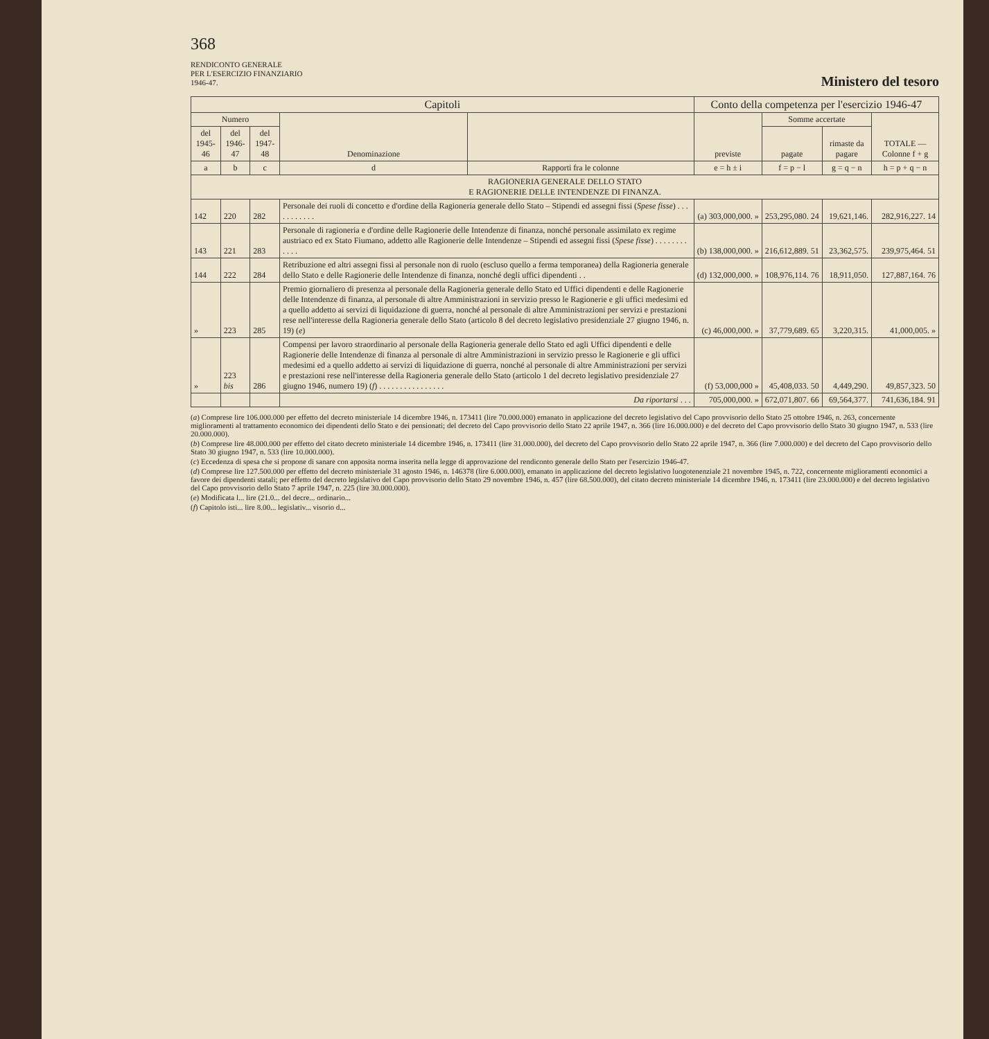368
RENDICONTO GENERALE
PER L'ESERCIZIO FINANZIARIO
1946-47.
Ministero del tesoro
| Capitoli | | | | | Conto della competenza per l'esercizio 1946-47 | | | |
| --- | --- | --- | --- | --- | --- | --- | --- | --- |
| Numero | | | Denominazione | | previste | Somme accertate | | TOTALE — Colonne f + g |
| del 1945-46 | del 1946-47 | del 1947-48 | | | | pagate | rimaste da pagare | |
| a | b | c | d | Rapporti fra le colonne | e = h ± i | f = p − l | g = q − n | h = p + q − n |
| RAGIONERIA GENERALE DELLO STATO E RAGIONERIE DELLE INTENDENZE DI FINANZA. | | | | | | | | |
| 142 | 220 | 282 | Personale dei ruoli di concetto e d'ordine della Ragioneria generale dello Stato – Stipendi ed assegni fissi ( Spese fisse ) . . . . . . . . . . . | | (a) 303,000,000. » | 253,295,080. 24 | 19,621,146. | 282,916,227. 14 |
| 143 | 221 | 283 | Personale di ragioneria e d'ordine delle Ragionerie delle Intendenze di finanza, nonché personale assimilato ex regime austriaco ed ex Stato Fiumano, addetto alle Ragionerie delle Intendenze – Stipendi ed assegni fissi ( Spese fisse ) . . . . . . . . . . . . | | (b) 138,000,000. » | 216,612,889. 51 | 23,362,575. | 239,975,464. 51 |
| 144 | 222 | 284 | Retribuzione ed altri assegni fissi al personale non di ruolo (escluso quello a ferma temporanea) della Ragioneria generale dello Stato e delle Ragionerie delle Intendenze di finanza, nonché degli uffici dipendenti . . | | (d) 132,000,000. » | 108,976,114. 76 | 18,911,050. | 127,887,164. 76 |
| » | 223 | 285 | Premio giornaliero di presenza al personale della Ragioneria generale dello Stato ed Uffici dipendenti e delle Ragionerie delle Intendenze di finanza, al personale di altre Amministrazioni in servizio presso le Ragionerie e gli uffici medesimi ed a quello addetto ai servizi di liquidazione di guerra, nonché al personale di altre Amministrazioni per servizi e prestazioni rese nell'interesse della Ragioneria generale dello Stato (articolo 8 del decreto legislativo presidenziale 27 giugno 1946, n. 19) ( e ) | | (c) 46,000,000. » | 37,779,689. 65 | 3,220,315. | 41,000,005. » |
| » | 223 bis | 286 | Compensi per lavoro straordinario al personale della Ragioneria generale dello Stato ed agli Uffici dipendenti e delle Ragionerie delle Intendenze di finanza al personale di altre Amministrazioni in servizio presso le Ragionerie e gli uffici medesimi ed a quello addetto ai servizi di liquidazione di guerra, nonché al personale di altre Amministrazioni per servizi e prestazioni rese nell'interesse della Ragioneria generale dello Stato (articolo 1 del decreto legislativo presidenziale 27 giugno 1946, numero 19) ( f ) . . . . . . . . . . . . . . . . | | (f) 53,000,000 » | 45,408,033. 50 | 4,449,290. | 49,857,323. 50 |
| | | | Da riportarsi . . . | | 705,000,000. » | 672,071,807. 66 | 69,564,377. | 741,636,184. 91 |
(a) Comprese lire 106.000.000 per effetto del decreto ministeriale 14 dicembre 1946, n. 173411 (lire 70.000.000) emanato in applicazione del decreto legislativo del Capo provvisorio dello Stato 25 ottobre 1946, n. 263, concernente miglioramenti al trattamento economico dei dipendenti dello Stato e dei pensionati; del decreto del Capo provvisorio dello Stato 22 aprile 1947, n. 366 (lire 16.000.000) e del decreto del Capo provvisorio dello Stato 30 giugno 1947, n. 533 (lire 20.000.000).
(b) Comprese lire 48.000.000 per effetto del citato decreto ministeriale 14 dicembre 1946, n. 173411 (lire 31.000.000), del decreto del Capo provvisorio dello Stato 22 aprile 1947, n. 366 (lire 7.000.000) e del decreto del Capo provvisorio dello Stato 30 giugno 1947, n. 533 (lire 10.000.000).
(c) Eccedenza di spesa che si propone di sanare con apposita norma inserita nella legge di approvazione del rendiconto generale dello Stato per l'esercizio 1946-47.
(d) Comprese lire 127.500.000 per effetto del decreto ministeriale 31 agosto 1946, n. 146378 (lire 6.000.000), emanato in applicazione del decreto legislativo luogotenenziale 21 novembre 1945, n. 722, concernente miglioramenti economici a favore dei dipendenti statali; per effetto del decreto legislativo del Capo provvisorio dello Stato 29 novembre 1946, n. 457 (lire 68.500.000), del citato decreto ministeriale 14 dicembre 1946, n. 173411 (lire 23.000.000) e del decreto legislativo del Capo provvisorio dello Stato 7 aprile 1947, n. 225 (lire 30.000.000).
(e) Modificata l... lire (21.0... del decre... ordinario...
(f) Capitolo isti... lire 8.00... legislativ... visorio d...